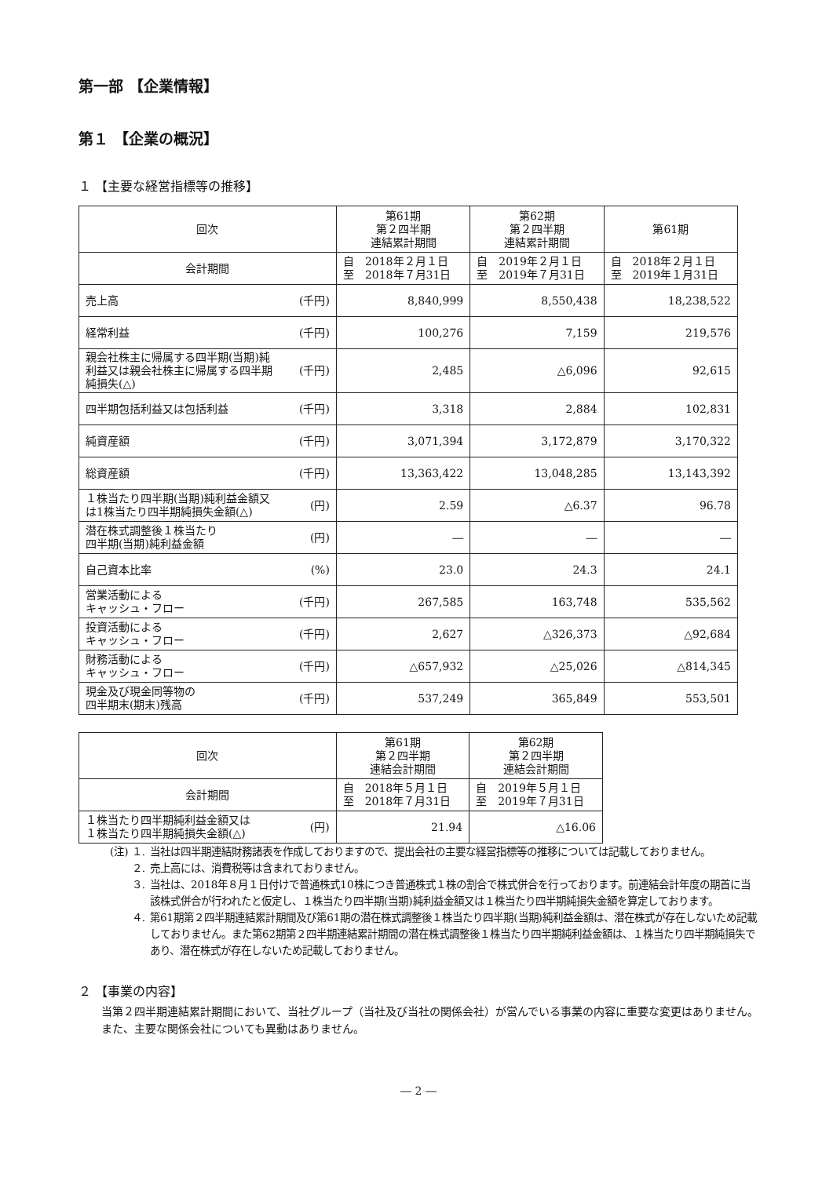第一部 【企業情報】
第１ 【企業の概況】
１ 【主要な経営指標等の推移】
| 回次 | | 第61期 第２四半期 連結累計期間 | 第62期 第２四半期 連結累計期間 | 第61期 |
| 会計期間 | | 自 2018年２月１日 至 2018年７月31日 | 自 2019年２月１日 至 2019年７月31日 | 自 2018年２月１日 至 2019年１月31日 |
| 売上高 | (千円) | 8,840,999 | 8,550,438 | 18,238,522 |
| 経常利益 | (千円) | 100,276 | 7,159 | 219,576 |
| 親会社株主に帰属する四半期(当期)純利益又は親会社株主に帰属する四半期純損失(△) | (千円) | 2,485 | △6,096 | 92,615 |
| 四半期包括利益又は包括利益 | (千円) | 3,318 | 2,884 | 102,831 |
| 純資産額 | (千円) | 3,071,394 | 3,172,879 | 3,170,322 |
| 総資産額 | (千円) | 13,363,422 | 13,048,285 | 13,143,392 |
| １株当たり四半期(当期)純利益金額又は1株当たり四半期純損失金額(△) | (円) | 2.59 | △6.37 | 96.78 |
| 潜在株式調整後１株当たり 四半期(当期)純利益金額 | (円) | ― | ― | ― |
| 自己資本比率 | (%) | 23.0 | 24.3 | 24.1 |
| 営業活動による キャッシュ・フロー | (千円) | 267,585 | 163,748 | 535,562 |
| 投資活動による キャッシュ・フロー | (千円) | 2,627 | △326,373 | △92,684 |
| 財務活動による キャッシュ・フロー | (千円) | △657,932 | △25,026 | △814,345 |
| 現金及び現金同等物の 四半期末(期末)残高 | (千円) | 537,249 | 365,849 | 553,501 |
| 回次 | | 第61期 第２四半期 連結会計期間 | 第62期 第２四半期 連結会計期間 |
| 会計期間 | | 自 2018年５月１日 至 2018年７月31日 | 自 2019年５月１日 至 2019年７月31日 |
| １株当たり四半期純利益金額又は １株当たり四半期純損失金額(△) | (円) | 21.94 | △16.06 |
(注) １. 当社は四半期連結財務諸表を作成しておりますので、提出会社の主要な経営指標等の推移については記載しておりません。
２. 売上高には、消費税等は含まれておりません。
３. 当社は、2018年８月１日付けで普通株式10株につき普通株式１株の割合で株式併合を行っております。前連結会計年度の期首に当該株式併合が行われたと仮定し、１株当たり四半期(当期)純利益金額又は１株当たり四半期純損失金額を算定しております。
４. 第61期第２四半期連結累計期間及び第61期の潜在株式調整後１株当たり四半期(当期)純利益金額は、潜在株式が存在しないため記載しておりません。また第62期第２四半期連結累計期間の潜在株式調整後１株当たり四半期純利益金額は、１株当たり四半期純損失であり、潜在株式が存在しないため記載しておりません。
２ 【事業の内容】
　当第２四半期連結累計期間において、当社グループ（当社及び当社の関係会社）が営んでいる事業の内容に重要な変更はありません。
　また、主要な関係会社についても異動はありません。
― 2 ―